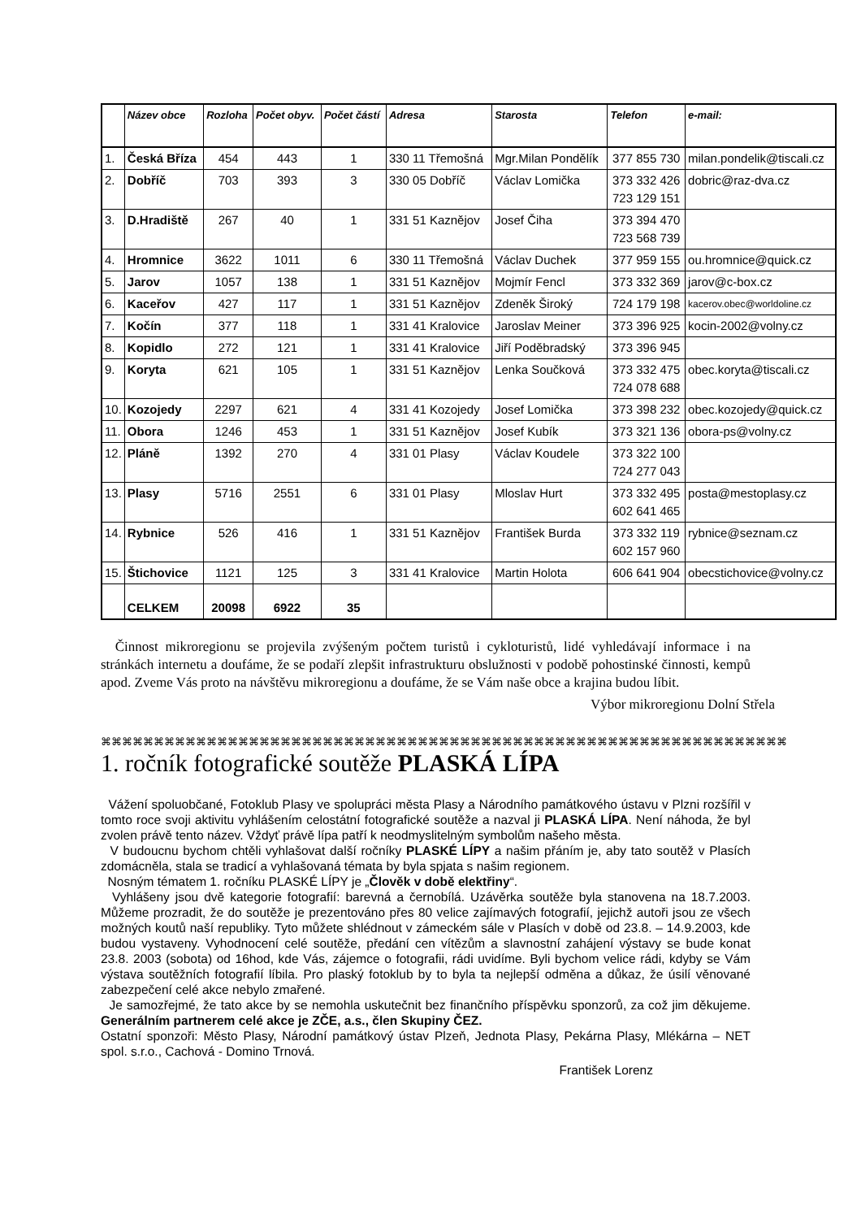| | Název obce | Rozloha | Počet obyv. | Počet částí | Adresa | Starosta | Telefon | e-mail: |
| --- | --- | --- | --- | --- | --- | --- | --- | --- |
| 1. | Česká Bříza | 454 | 443 | 1 | 330 11 Třemošná | Mgr.Milan Pondělík | 377 855 730 | milan.pondelik@tiscali.cz |
| 2. | Dobříč | 703 | 393 | 3 | 330 05 Dobříč | Václav Lomička | 373 332 426 723 129 151 | dobric@raz-dva.cz |
| 3. | D.Hradiště | 267 | 40 | 1 | 331 51 Kaznějov | Josef Čiha | 373 394 470 723 568 739 | |
| 4. | Hromnice | 3622 | 1011 | 6 | 330 11 Třemošná | Václav Duchek | 377 959 155 | ou.hromnice@quick.cz |
| 5. | Jarov | 1057 | 138 | 1 | 331 51 Kaznějov | Mojmír Fencl | 373 332 369 | jarov@c-box.cz |
| 6. | Kaceřov | 427 | 117 | 1 | 331 51 Kaznějov | Zdeněk Široký | 724 179 198 | kacerov.obec@worldoline.cz |
| 7. | Kočín | 377 | 118 | 1 | 331 41 Kralovice | Jaroslav Meiner | 373 396 925 | kocin-2002@volny.cz |
| 8. | Kopidlo | 272 | 121 | 1 | 331 41 Kralovice | Jiří Poděbradský | 373 396 945 | |
| 9. | Koryta | 621 | 105 | 1 | 331 51 Kaznějov | Lenka Součková | 373 332 475 724 078 688 | obec.koryta@tiscali.cz |
| 10. | Kozojedy | 2297 | 621 | 4 | 331 41 Kozojedy | Josef Lomička | 373 398 232 | obec.kozojedy@quick.cz |
| 11. | Obora | 1246 | 453 | 1 | 331 51 Kaznějov | Josef Kubík | 373 321 136 | obora-ps@volny.cz |
| 12. | Pláně | 1392 | 270 | 4 | 331 01 Plasy | Václav Koudele | 373 322 100 724 277 043 | |
| 13. | Plasy | 5716 | 2551 | 6 | 331 01 Plasy | Mloslav Hurt | 373 332 495 602 641 465 | posta@mestoplasy.cz |
| 14. | Rybnice | 526 | 416 | 1 | 331 51 Kaznějov | František Burda | 373 332 119 602 157 960 | rybnice@seznam.cz |
| 15. | Štichovice | 1121 | 125 | 3 | 331 41 Kralovice | Martin Holota | 606 641 904 | obecstichovice@volny.cz |
| | CELKEM | 20098 | 6922 | 35 | | | | |
Činnost mikroregionu se projevila zvýšeným počtem turistů i cykloturistů, lidé vyhledávají informace i na stránkách internetu a doufáme, že se podaří zlepšit infrastrukturu obslužnosti v podobě pohostinské činnosti, kempů apod. Zveme Vás proto na návštěvu mikroregionu a doufáme, že se Vám naše obce a krajina budou líbit.
Výbor mikroregionu Dolní Střela
⌘⌘⌘⌘⌘⌘⌘⌘⌘⌘⌘⌘⌘⌘⌘⌘⌘⌘⌘⌘⌘⌘⌘⌘⌘⌘⌘⌘⌘⌘⌘⌘⌘⌘⌘⌘⌘⌘⌘⌘⌘⌘⌘⌘⌘⌘⌘⌘⌘⌘⌘⌘⌘⌘⌘⌘⌘⌘⌘⌘⌘⌘⌘⌘⌘
1. ročník fotografické soutěže PLASKÁ LÍPA
Vážení spoluobčané, Fotoklub Plasy ve spolupráci města Plasy a Národního památkového ústavu v Plzni rozšířil v tomto roce svoji aktivitu vyhlášením celostátní fotografické soutěže a nazval ji PLASKÁ LÍPA. Není náhoda, že byl zvolen právě tento název. Vždyť právě lípa patří k neodmyslitelným symbolům našeho města.
V budoucnu bychom chtěli vyhlašovat další ročníky PLASKÉ LÍPY a našim přáním je, aby tato soutěž v Plasích zdomácněla, stala se tradicí a vyhlašovaná témata by byla spjata s našim regionem.
Nosným tématem 1. ročníku PLASKÉ LÍPY je „Člověk v době elektřiny“.
Vyhlášeny jsou dvě kategorie fotografií: barevná a černobílá. Uzávěrka soutěže byla stanovena na 18.7.2003. Můžeme prozradit, že do soutěže je prezentováno přes 80 velice zajímavých fotografií, jejichž autoři jsou ze všech možných koutů naší republiky. Tyto můžete shlédnout v zámeckém sále v Plasích v době od 23.8. – 14.9.2003, kde budou vystaveny. Vyhodnocení celé soutěže, předání cen vítězům a slavnostní zahájení výstavy se bude konat 23.8. 2003 (sobota) od 16hod, kde Vás, zájemce o fotografii, rádi uvidíme. Byli bychom velice rádi, kdyby se Vám výstava soutěžních fotografií líbila. Pro plaský fotoklub by to byla ta nejlepší odměna a důkaz, že úsilí věnované zabezpečení celé akce nebylo zmařené.
Je samozřejmé, že tato akce by se nemohla uskutečnit bez finančního příspěvku sponzorů, za což jim děkujeme. Generálním partnerem celé akce je ZČE, a.s., člen Skupiny ČEZ.
Ostatní sponzoři: Město Plasy, Národní památkový ústav Plzeň, Jednota Plasy, Pekárna Plasy, Mlékárna – NET spol. s.r.o., Cachová - Domino Trnová.
František Lorenz